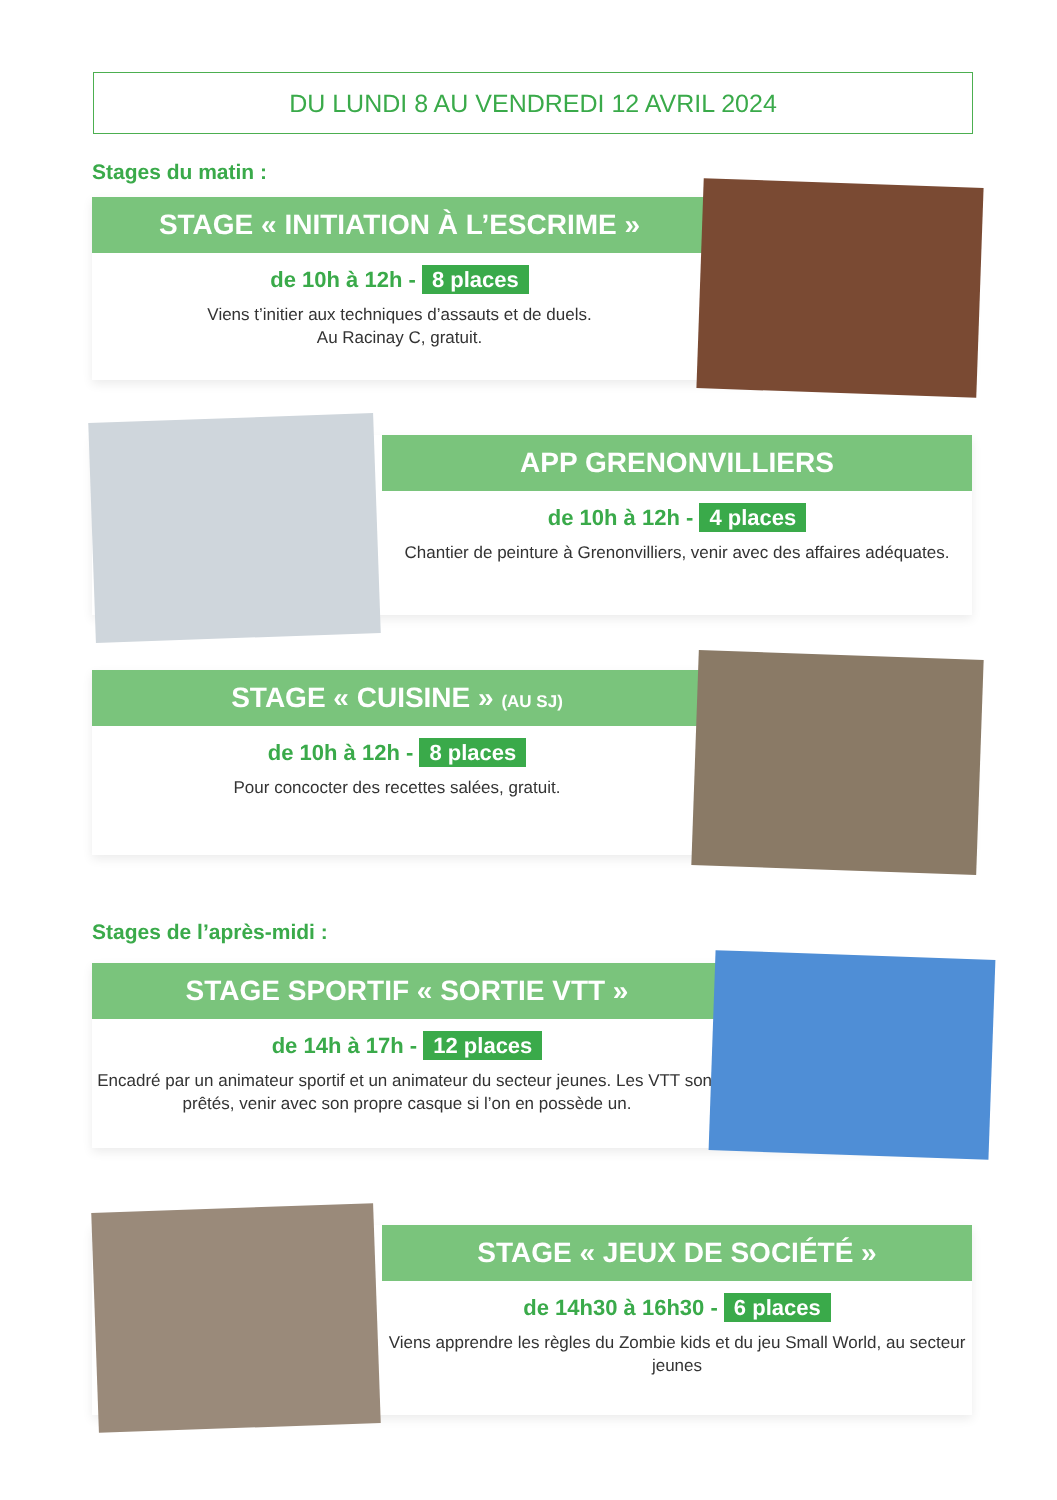DU LUNDI 8 AU VENDREDI 12 AVRIL 2024
Stages du matin :
STAGE « INITIATION À L’ESCRIME »
de 10h à 12h - 8 places
Viens t’initier aux techniques d’assauts et de duels.
Au Racinay C, gratuit.
APP GRENONVILLIERS
de 10h à 12h - 4 places
Chantier de peinture à Grenonvilliers, venir avec des affaires adéquates.
STAGE « CUISINE » (AU SJ)
de 10h à 12h - 8 places
Pour concocter des recettes salées, gratuit.
Stages de l’après-midi :
STAGE SPORTIF « SORTIE VTT »
de 14h à 17h - 12 places
Encadré par un animateur sportif et un animateur du secteur jeunes. Les VTT sont prêtés, venir avec son propre casque si l’on en possède un.
STAGE « JEUX DE SOCIÉTÉ »
de 14h30 à 16h30 - 6 places
Viens apprendre les règles du Zombie kids et du jeu Small World, au secteur jeunes